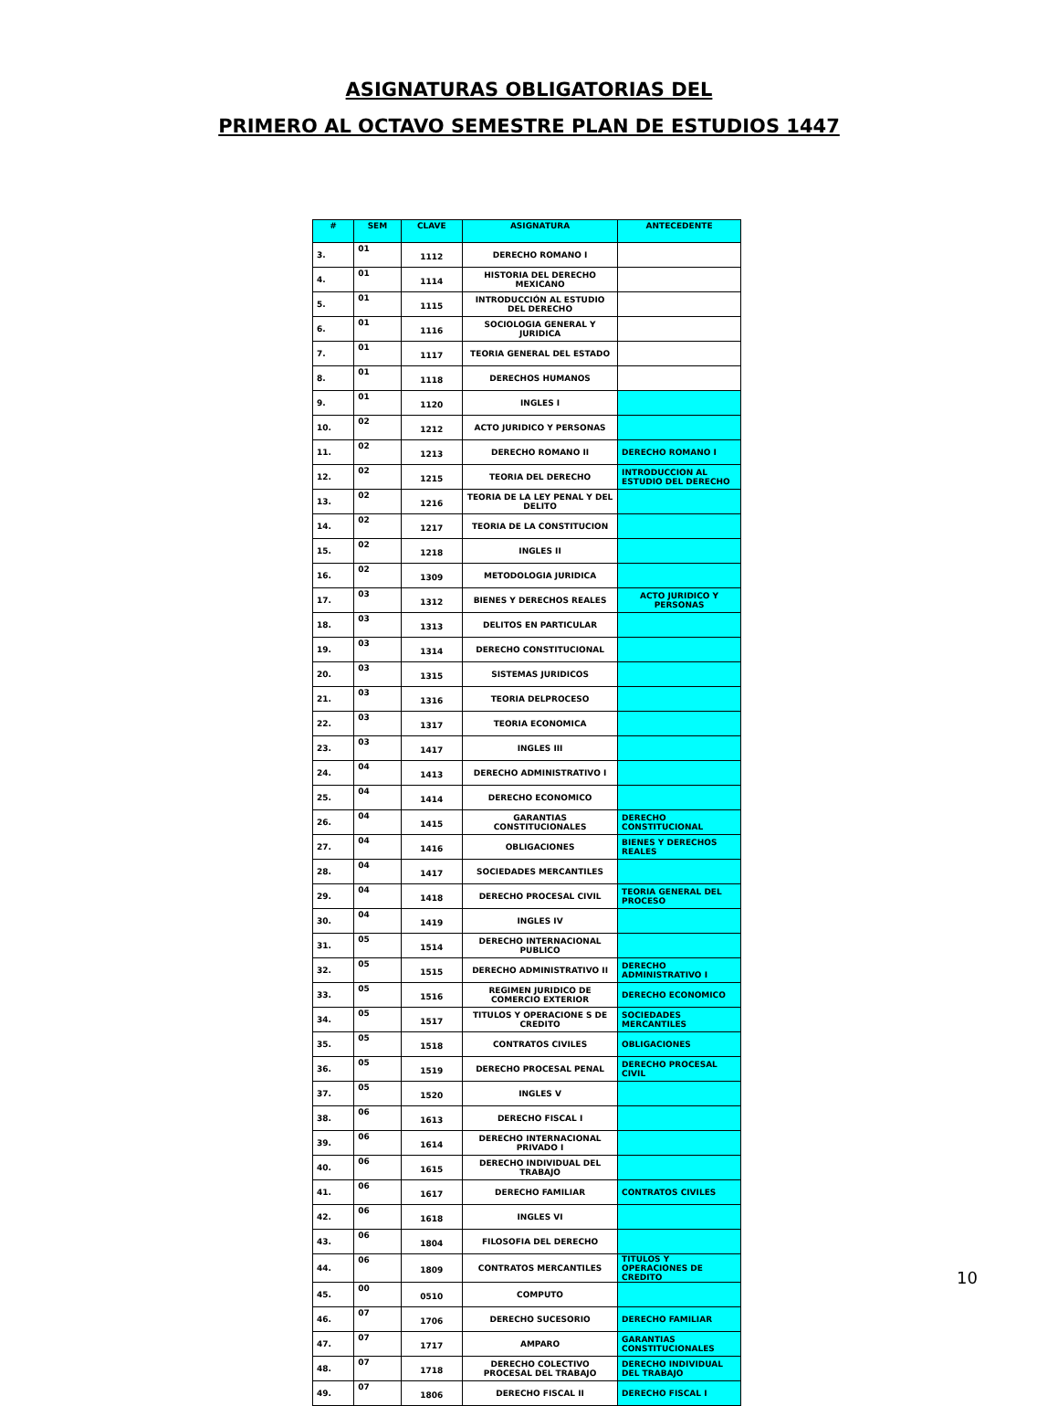ASIGNATURAS OBLIGATORIAS DEL
PRIMERO AL OCTAVO SEMESTRE PLAN DE ESTUDIOS 1447
| # | SEM | CLAVE | ASIGNATURA | ANTECEDENTE |
| --- | --- | --- | --- | --- |
| 3. | 01 | 1112 | DERECHO ROMANO I | |
| 4. | 01 | 1114 | HISTORIA DEL DERECHO MEXICANO | |
| 5. | 01 | 1115 | INTRODUCCIÓN AL ESTUDIO DEL DERECHO | |
| 6. | 01 | 1116 | SOCIOLOGIA GENERAL Y JURIDICA | |
| 7. | 01 | 1117 | TEORIA GENERAL DEL ESTADO | |
| 8. | 01 | 1118 | DERECHOS HUMANOS | |
| 9. | 01 | 1120 | INGLES I | |
| 10. | 02 | 1212 | ACTO JURIDICO Y PERSONAS | |
| 11. | 02 | 1213 | DERECHO ROMANO II | DERECHO ROMANO I |
| 12. | 02 | 1215 | TEORIA DEL DERECHO | INTRODUCCION AL ESTUDIO DEL DERECHO |
| 13. | 02 | 1216 | TEORIA DE LA LEY PENAL Y DEL DELITO | |
| 14. | 02 | 1217 | TEORIA DE LA CONSTITUCION | |
| 15. | 02 | 1218 | INGLES II | |
| 16. | 02 | 1309 | METODOLOGIA JURIDICA | |
| 17. | 03 | 1312 | BIENES Y DERECHOS REALES | ACTO JURIDICO Y PERSONAS |
| 18. | 03 | 1313 | DELITOS EN PARTICULAR | |
| 19. | 03 | 1314 | DERECHO CONSTITUCIONAL | |
| 20. | 03 | 1315 | SISTEMAS JURIDICOS | |
| 21. | 03 | 1316 | TEORIA DELPROCESO | |
| 22. | 03 | 1317 | TEORIA ECONOMICA | |
| 23. | 03 | 1417 | INGLES III | |
| 24. | 04 | 1413 | DERECHO ADMINISTRATIVO I | |
| 25. | 04 | 1414 | DERECHO ECONOMICO | |
| 26. | 04 | 1415 | GARANTIAS CONSTITUCIONALES | DERECHO CONSTITUCIONAL |
| 27. | 04 | 1416 | OBLIGACIONES | BIENES Y DERECHOS REALES |
| 28. | 04 | 1417 | SOCIEDADES MERCANTILES | |
| 29. | 04 | 1418 | DERECHO PROCESAL CIVIL | TEORIA GENERAL DEL PROCESO |
| 30. | 04 | 1419 | INGLES IV | |
| 31. | 05 | 1514 | DERECHO INTERNACIONAL PUBLICO | |
| 32. | 05 | 1515 | DERECHO ADMINISTRATIVO II | DERECHO ADMINISTRATIVO I |
| 33. | 05 | 1516 | REGIMEN JURIDICO DE COMERCIO EXTERIOR | DERECHO ECONOMICO |
| 34. | 05 | 1517 | TITULOS Y OPERACIONE S DE CREDITO | SOCIEDADES MERCANTILES |
| 35. | 05 | 1518 | CONTRATOS CIVILES | OBLIGACIONES |
| 36. | 05 | 1519 | DERECHO PROCESAL PENAL | DERECHO PROCESAL CIVIL |
| 37. | 05 | 1520 | INGLES V | |
| 38. | 06 | 1613 | DERECHO FISCAL I | |
| 39. | 06 | 1614 | DERECHO INTERNACIONAL PRIVADO I | |
| 40. | 06 | 1615 | DERECHO INDIVIDUAL DEL TRABAJO | |
| 41. | 06 | 1617 | DERECHO FAMILIAR | CONTRATOS CIVILES |
| 42. | 06 | 1618 | INGLES VI | |
| 43. | 06 | 1804 | FILOSOFIA DEL DERECHO | |
| 44. | 06 | 1809 | CONTRATOS MERCANTILES | TITULOS Y OPERACIONES DE CREDITO |
| 45. | 00 | 0510 | COMPUTO | |
| 46. | 07 | 1706 | DERECHO SUCESORIO | DERECHO FAMILIAR |
| 47. | 07 | 1717 | AMPARO | GARANTIAS CONSTITUCIONALES |
| 48. | 07 | 1718 | DERECHO COLECTIVO PROCESAL DEL TRABAJO | DERECHO INDIVIDUAL DEL TRABAJO |
| 49. | 07 | 1806 | DERECHO FISCAL II | DERECHO FISCAL I |
10